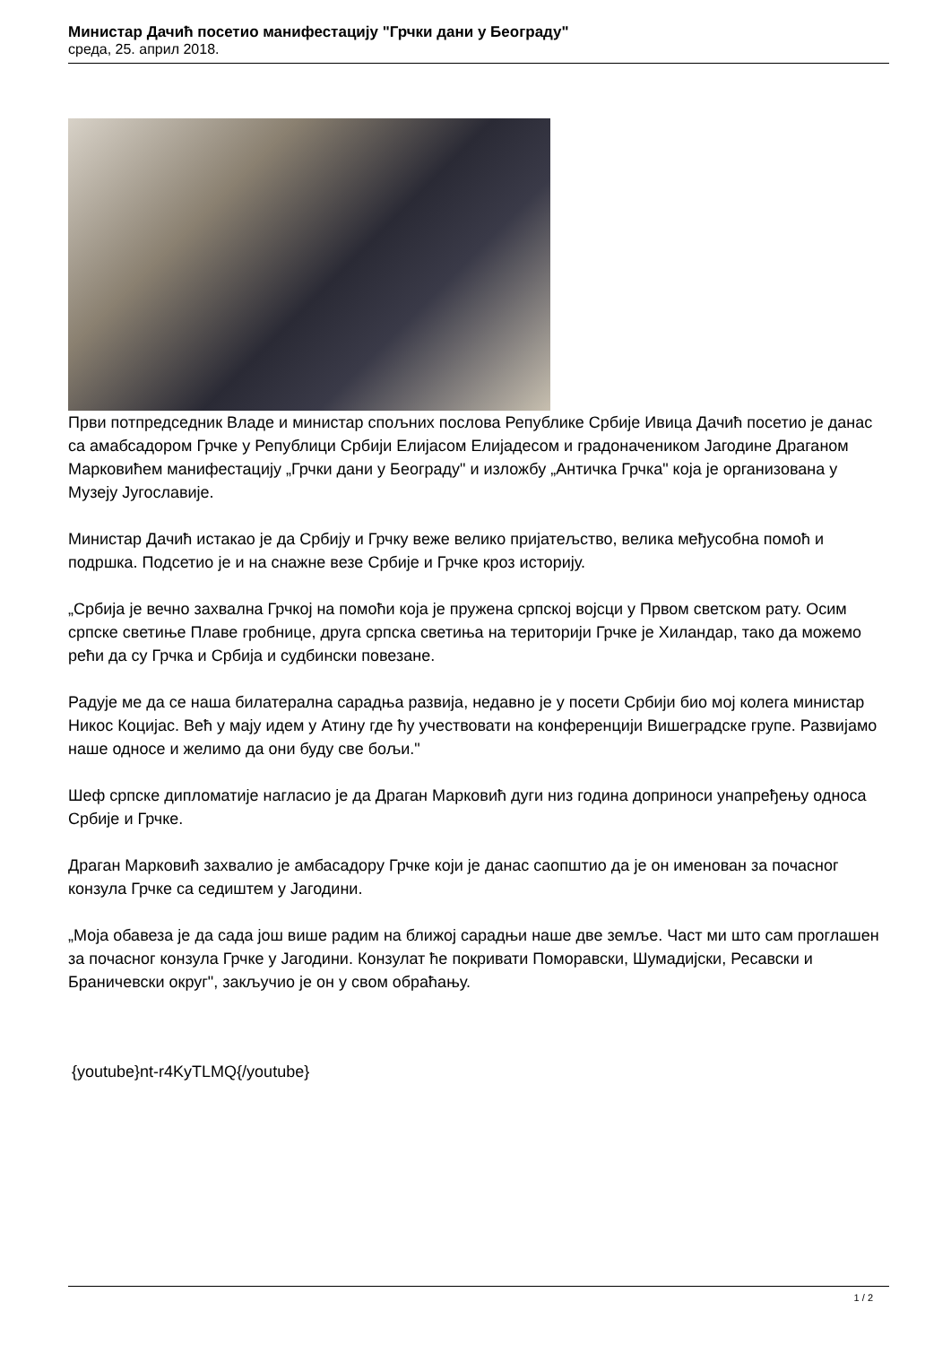Министар Дачић посетио манифестацију "Грчки дани у Београду"
среда, 25. април 2018.
Први потпредседник Владе и министар спољних послова Републике Србије Ивица Дачић посетио је данас са амабсадором Грчке у Републици Србији Елијасом Елијадесом и градоначеником Јагодине Драганом Марковићем манифестацију „Грчки дани у Београду" и изложбу „Античка Грчка" која је организована у Музеју Југославије.
Министар Дачић истакао је да Србију и Грчку веже велико пријатељство, велика међусобна помоћ и подршка. Подсетио је и на снажне везе Србије и Грчке кроз историју.
„Србија је вечно захвална Грчкој на помоћи која је пружена српској војсци у Првом светском рату. Осим српске светиње Плаве гробнице, друга српска светиња на територији Грчке је Хиландар, тако да можемо рећи да су Грчка и Србија и судбински повезане.
Радује ме да се наша билатерална сарадња развија, недавно је у посети Србији био мој колега министар Никос Коцијас. Већ у мају идем у Атину где ћу учествовати на конференцији Вишеградске групе. Развијамо наше односе и желимо да они буду све бољи."
Шеф српске дипломатије нагласио је да Драган Марковић дуги низ година доприноси унапређењу односа Србије и Грчке.
Драган Марковић захвалио је амбасадору Грчке који је данас саопштио да је он именован за почасног конзула Грчке са седиштем у Јагодини.
„Моја обавеза је да сада још више радим на ближој сарадњи наше две земље. Част ми што сам проглашен за почасног конзула Грчке у Јагодини. Конзулат ће покривати Поморавски, Шумадијски, Ресавски и Браничевски округ", закључио је он у свом обраћању.
{youtube}nt-r4KyTLMQ{/youtube}
1 / 2